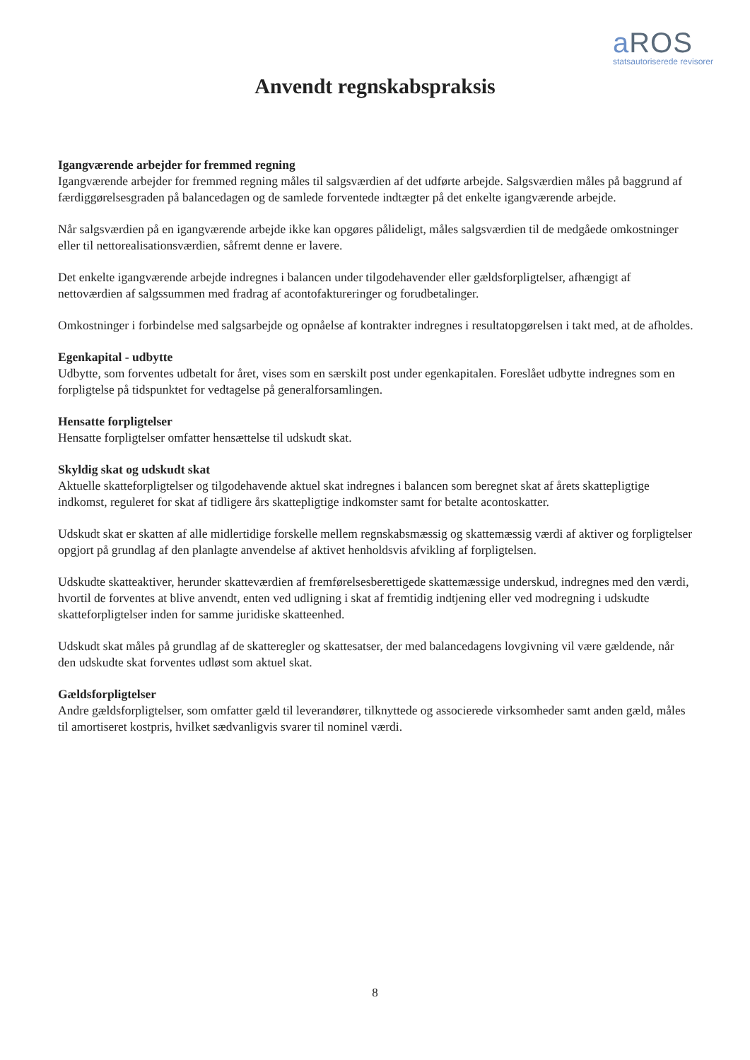a ROS
statsautoriserede revisorer
Anvendt regnskabspraksis
Igangværende arbejder for fremmed regning
Igangværende arbejder for fremmed regning måles til salgsværdien af det udførte arbejde. Salgsværdien måles på baggrund af færdiggørelsesgraden på balancedagen og de samlede forventede indtægter på det enkelte igangværende arbejde.
Når salgsværdien på en igangværende arbejde ikke kan opgøres pålideligt, måles salgsværdien til de medgåede omkostninger eller til nettorealisationsværdien, såfremt denne er lavere.
Det enkelte igangværende arbejde indregnes i balancen under tilgodehavender eller gældsforpligtelser, afhængigt af nettoværdien af salgssummen med fradrag af acontofaktureringer og forudbetalinger.
Omkostninger i forbindelse med salgsarbejde og opnåelse af kontrakter indregnes i resultatopgørelsen i takt med, at de afholdes.
Egenkapital - udbytte
Udbytte, som forventes udbetalt for året, vises som en særskilt post under egenkapitalen. Foreslået udbytte indregnes som en forpligtelse på tidspunktet for vedtagelse på generalforsamlingen.
Hensatte forpligtelser
Hensatte forpligtelser omfatter hensættelse til udskudt skat.
Skyldig skat og udskudt skat
Aktuelle skatteforpligtelser og tilgodehavende aktuel skat indregnes i balancen som beregnet skat af årets skattepligtige indkomst, reguleret for skat af tidligere års skattepligtige indkomster samt for betalte acontoskatter.
Udskudt skat er skatten af alle midlertidige forskelle mellem regnskabsmæssig og skattemæssig værdi af aktiver og forpligtelser opgjort på grundlag af den planlagte anvendelse af aktivet henholdsvis afvikling af forpligtelsen.
Udskudte skatteaktiver, herunder skatteværdien af fremførelsesberettigede skattemæssige underskud, indregnes med den værdi, hvortil de forventes at blive anvendt, enten ved udligning i skat af fremtidig indtjening eller ved modregning i udskudte skatteforpligtelser inden for samme juridiske skatteenhed.
Udskudt skat måles på grundlag af de skatteregler og skattesatser, der med balancedagens lovgivning vil være gældende, når den udskudte skat forventes udløst som aktuel skat.
Gældsforpligtelser
Andre gældsforpligtelser, som omfatter gæld til leverandører, tilknyttede og associerede virksomheder samt anden gæld, måles til amortiseret kostpris, hvilket sædvanligvis svarer til nominel værdi.
8